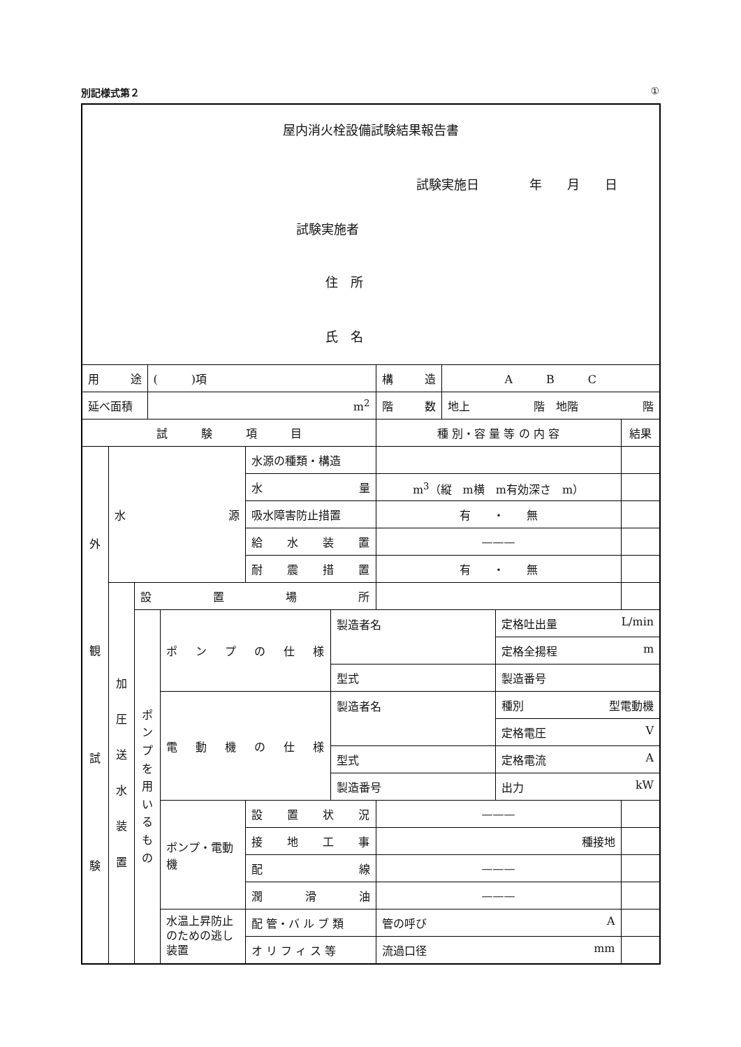別記様式第２ ①
| 屋内消火栓設備試験結果報告書 試験実施日 年 月 日 試験実施者 住 所 氏 名 | | | | | | | | | | |
| 用 途 | | | ( )項 | | | | 構 造 | A B C | | |
| 延べ面積 | | | m<sup>2</sup> | | | | 階 数 | 地上 階 地階 階 | | |
| 試 験 項 目 | | | | | | | 種 別・容 量 等 の 内 容 | | | 結果 |
| 外 観 試 験 | 水 源 | | | | 水源の種類・構造 | | | | | |
| | | | | | 水 量 | | m<sup>3</sup>（縦 m横 m有効深さ m） | | | |
| | | | | | 吸水障害防止措置 | | 有 ・ 無 | | | |
| | | | | | 給 水 装 置 | | ——— | | | |
| | | | | | 耐 震 措 置 | | 有 ・ 無 | | | |
| | 加 圧 送 水 装 置 | 設 置 場 所 | | | | | | | | |
| | | ポ ン プ を 用 い る も の | | ポ ン プ の 仕 様 | | 製造者名 | | | 定格吐出量 L/min | |
| | | | | | | | | | 定格全揚程 m | |
| | | | | | | 型式 | | | 製造番号 | |
| | | | | 電 動 機 の 仕 様 | | 製造者名 | | | 種別 型電動機 | |
| | | | | | | | | | 定格電圧 V | |
| | | | | | | 型式 | | | 定格電流 A | |
| | | | | | | 製造番号 | | | 出力 kW | |
| | | | | ポンプ・電動機 | 設 置 状 況 | | ——— | | | |
| | | | | | 接 地 工 事 | | 種接地 | | | |
| | | | | | 配 線 | | ——— | | | |
| | | | | | 潤 滑 油 | | ——— | | | |
| | | | | 水温上昇防止のための逃し装置 | 配 管・バ ル ブ 類 | | 管の呼び A | | | |
| | | | | | オ リ フ ィ ス 等 | | 流過口径 mm | | | |